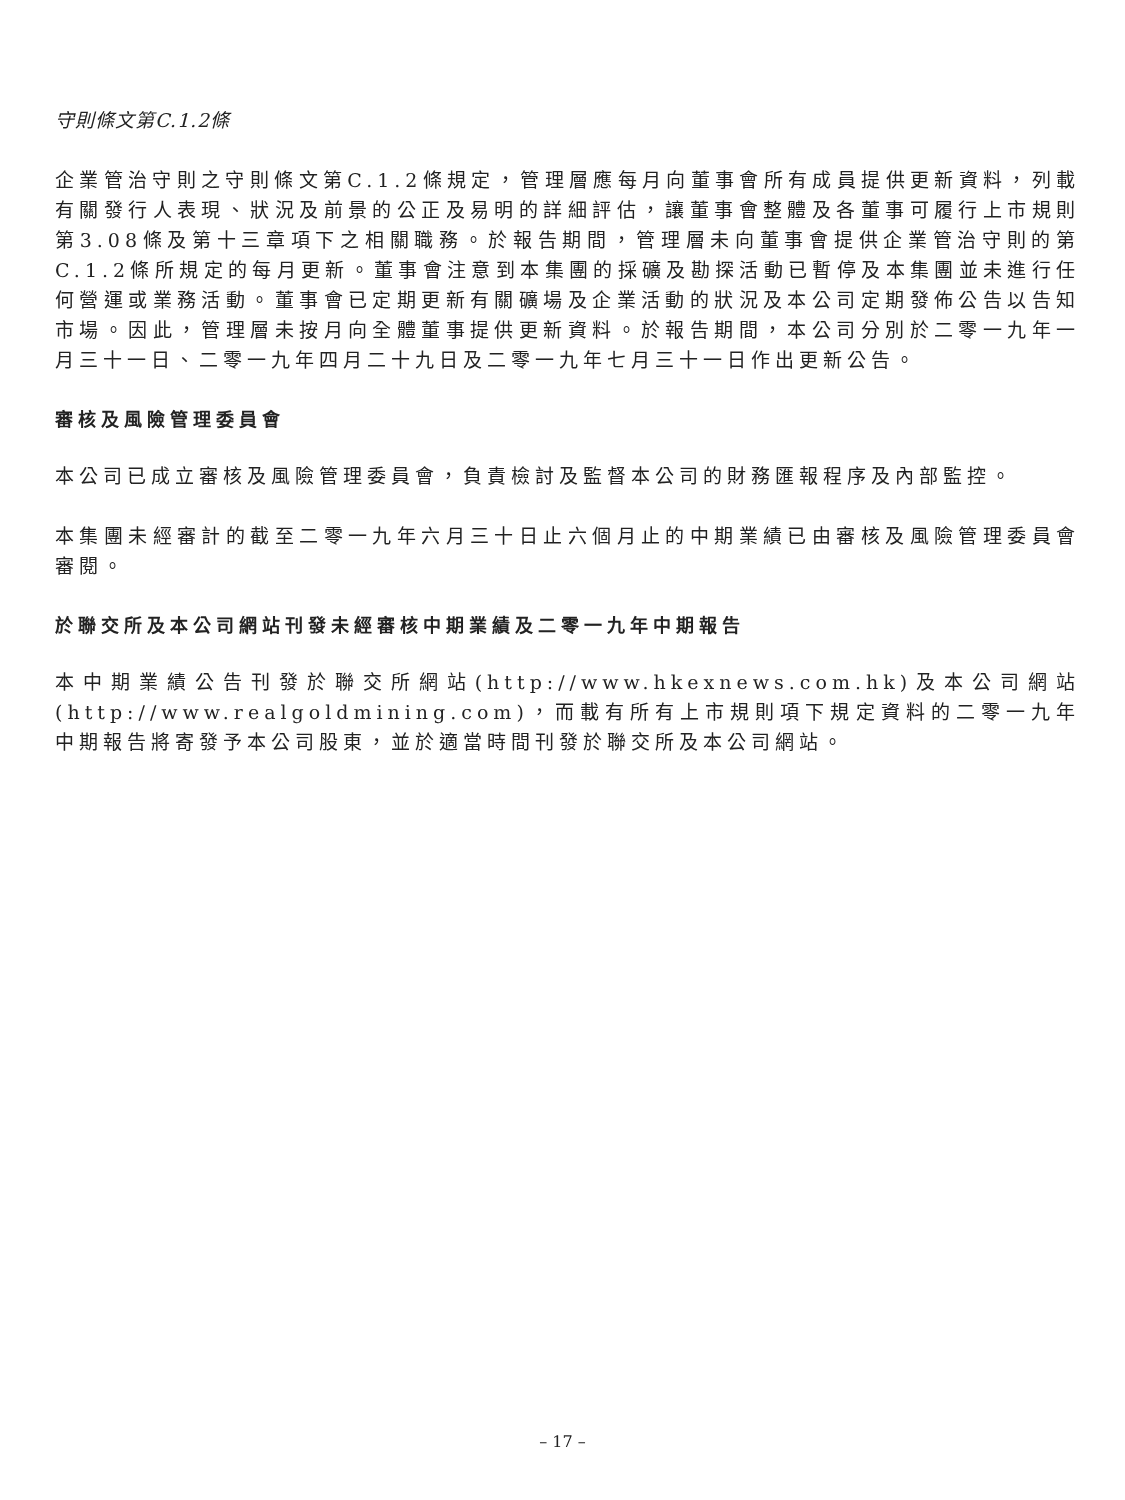守則條文第C.1.2條
企業管治守則之守則條文第C.1.2條規定，管理層應每月向董事會所有成員提供更新資料，列載有關發行人表現、狀況及前景的公正及易明的詳細評估，讓董事會整體及各董事可履行上市規則第3.08條及第十三章項下之相關職務。於報告期間，管理層未向董事會提供企業管治守則的第C.1.2條所規定的每月更新。董事會注意到本集團的採礦及勘探活動已暫停及本集團並未進行任何營運或業務活動。董事會已定期更新有關礦場及企業活動的狀況及本公司定期發佈公告以告知市場。因此，管理層未按月向全體董事提供更新資料。於報告期間，本公司分別於二零一九年一月三十一日、二零一九年四月二十九日及二零一九年七月三十一日作出更新公告。
審核及風險管理委員會
本公司已成立審核及風險管理委員會，負責檢討及監督本公司的財務匯報程序及內部監控。
本集團未經審計的截至二零一九年六月三十日止六個月止的中期業績已由審核及風險管理委員會審閱。
於聯交所及本公司網站刊發未經審核中期業績及二零一九年中期報告
本中期業績公告刊發於聯交所網站(http://www.hkexnews.com.hk)及本公司網站(http://www.realgoldmining.com)，而載有所有上市規則項下規定資料的二零一九年中期報告將寄發予本公司股東，並於適當時間刊發於聯交所及本公司網站。
– 17 –